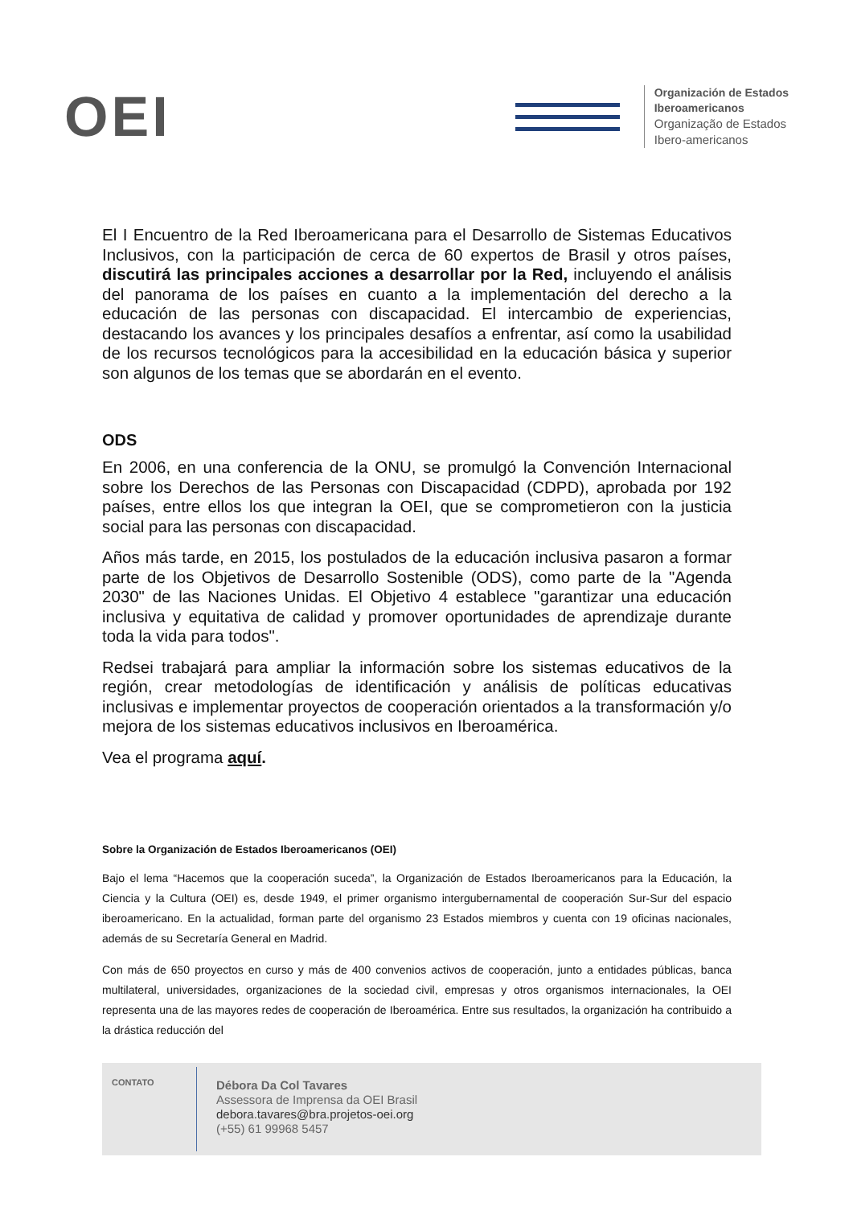OEI
Organización de Estados
Iberoamericanos
Organização de Estados
Ibero-americanos
El I Encuentro de la Red Iberoamericana para el Desarrollo de Sistemas Educativos Inclusivos, con la participación de cerca de 60 expertos de Brasil y otros países, discutirá las principales acciones a desarrollar por la Red, incluyendo el análisis del panorama de los países en cuanto a la implementación del derecho a la educación de las personas con discapacidad. El intercambio de experiencias, destacando los avances y los principales desafíos a enfrentar, así como la usabilidad de los recursos tecnológicos para la accesibilidad en la educación básica y superior son algunos de los temas que se abordarán en el evento.
ODS
En 2006, en una conferencia de la ONU, se promulgó la Convención Internacional sobre los Derechos de las Personas con Discapacidad (CDPD), aprobada por 192 países, entre ellos los que integran la OEI, que se comprometieron con la justicia social para las personas con discapacidad.
Años más tarde, en 2015, los postulados de la educación inclusiva pasaron a formar parte de los Objetivos de Desarrollo Sostenible (ODS), como parte de la "Agenda 2030" de las Naciones Unidas. El Objetivo 4 establece "garantizar una educación inclusiva y equitativa de calidad y promover oportunidades de aprendizaje durante toda la vida para todos".
Redsei trabajará para ampliar la información sobre los sistemas educativos de la región, crear metodologías de identificación y análisis de políticas educativas inclusivas e implementar proyectos de cooperación orientados a la transformación y/o mejora de los sistemas educativos inclusivos en Iberoamérica.
Vea el programa aquí.
Sobre la Organización de Estados Iberoamericanos (OEI)
Bajo el lema “Hacemos que la cooperación suceda”, la Organización de Estados Iberoamericanos para la Educación, la Ciencia y la Cultura (OEI) es, desde 1949, el primer organismo intergubernamental de cooperación Sur-Sur del espacio iberoamericano. En la actualidad, forman parte del organismo 23 Estados miembros y cuenta con 19 oficinas nacionales, además de su Secretaría General en Madrid.
Con más de 650 proyectos en curso y más de 400 convenios activos de cooperación, junto a entidades públicas, banca multilateral, universidades, organizaciones de la sociedad civil, empresas y otros organismos internacionales, la OEI representa una de las mayores redes de cooperación de Iberoamérica. Entre sus resultados, la organización ha contribuido a la drástica reducción del
CONTATO
Débora Da Col Tavares
Assessora de Imprensa da OEI Brasil
debora.tavares@bra.projetos-oei.org
(+55) 61 99968 5457